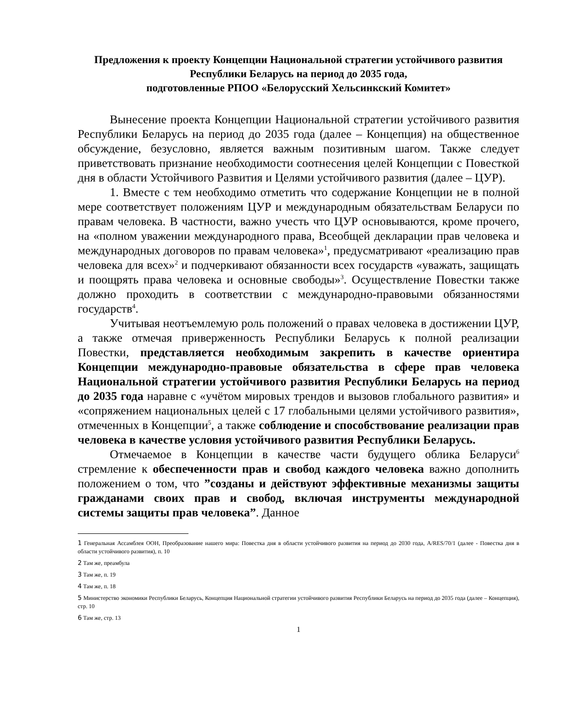Предложения к проекту Концепции Национальной стратегии устойчивого развития Республики Беларусь на период до 2035 года,
подготовленные РПОО «Белорусский Хельсинкский Комитет»
Вынесение проекта Концепции Национальной стратегии устойчивого развития Республики Беларусь на период до 2035 года (далее – Концепция) на общественное обсуждение, безусловно, является важным позитивным шагом. Также следует приветствовать признание необходимости соотнесения целей Концепции с Повесткой дня в области Устойчивого Развития и Целями устойчивого развития (далее – ЦУР).
1. Вместе с тем необходимо отметить что содержание Концепции не в полной мере соответствует положениям ЦУР и международным обязательствам Беларуси по правам человека. В частности, важно учесть что ЦУР основываются, кроме прочего, на «полном уважении международного права, Всеобщей декларации прав человека и международных договоров по правам человека»<sup>1</sup>, предусматривают «реализацию прав человека для всех»<sup>2</sup> и подчеркивают обязанности всех государств «уважать, защищать и поощрять права человека и основные свободы»<sup>3</sup>. Осуществление Повестки также должно проходить в соответствии с международно-правовыми обязанностями государств<sup>4</sup>.
Учитывая неотъемлемую роль положений о правах человека в достижении ЦУР, а также отмечая приверженность Республики Беларусь к полной реализации Повестки, представляется необходимым закрепить в качестве ориентира Концепции международно-правовые обязательства в сфере прав человека Национальной стратегии устойчивого развития Республики Беларусь на период до 2035 года наравне с «учётом мировых трендов и вызовов глобального развития» и «сопряжением национальных целей с 17 глобальными целями устойчивого развития», отмеченных в Концепции<sup>5</sup>, а также соблюдение и способствование реализации прав человека в качестве условия устойчивого развития Республики Беларусь.
Отмечаемое в Концепции в качестве части будущего облика Беларуси<sup>6</sup> стремление к обеспеченности прав и свобод каждого человека важно дополнить положением о том, что ”созданы и действуют эффективные механизмы защиты гражданами своих прав и свобод, включая инструменты международной системы защиты прав человека”. Данное
1 Генеральная Ассамблея ООН, Преобразование нашего мира: Повестка дня в области устойчивого развития на период до 2030 года, A/RES/70/1 (далее - Повестка дня в области устойчивого развития), п. 10
2 Там же, преамбула
3 Там же, п. 19
4 Там же, п. 18
5 Министерство экономики Республики Беларусь, Концепция Национальной стратегии устойчивого развития Республики Беларусь на период до 2035 года (далее – Концепция), стр. 10
6 Там же, стр. 13
1